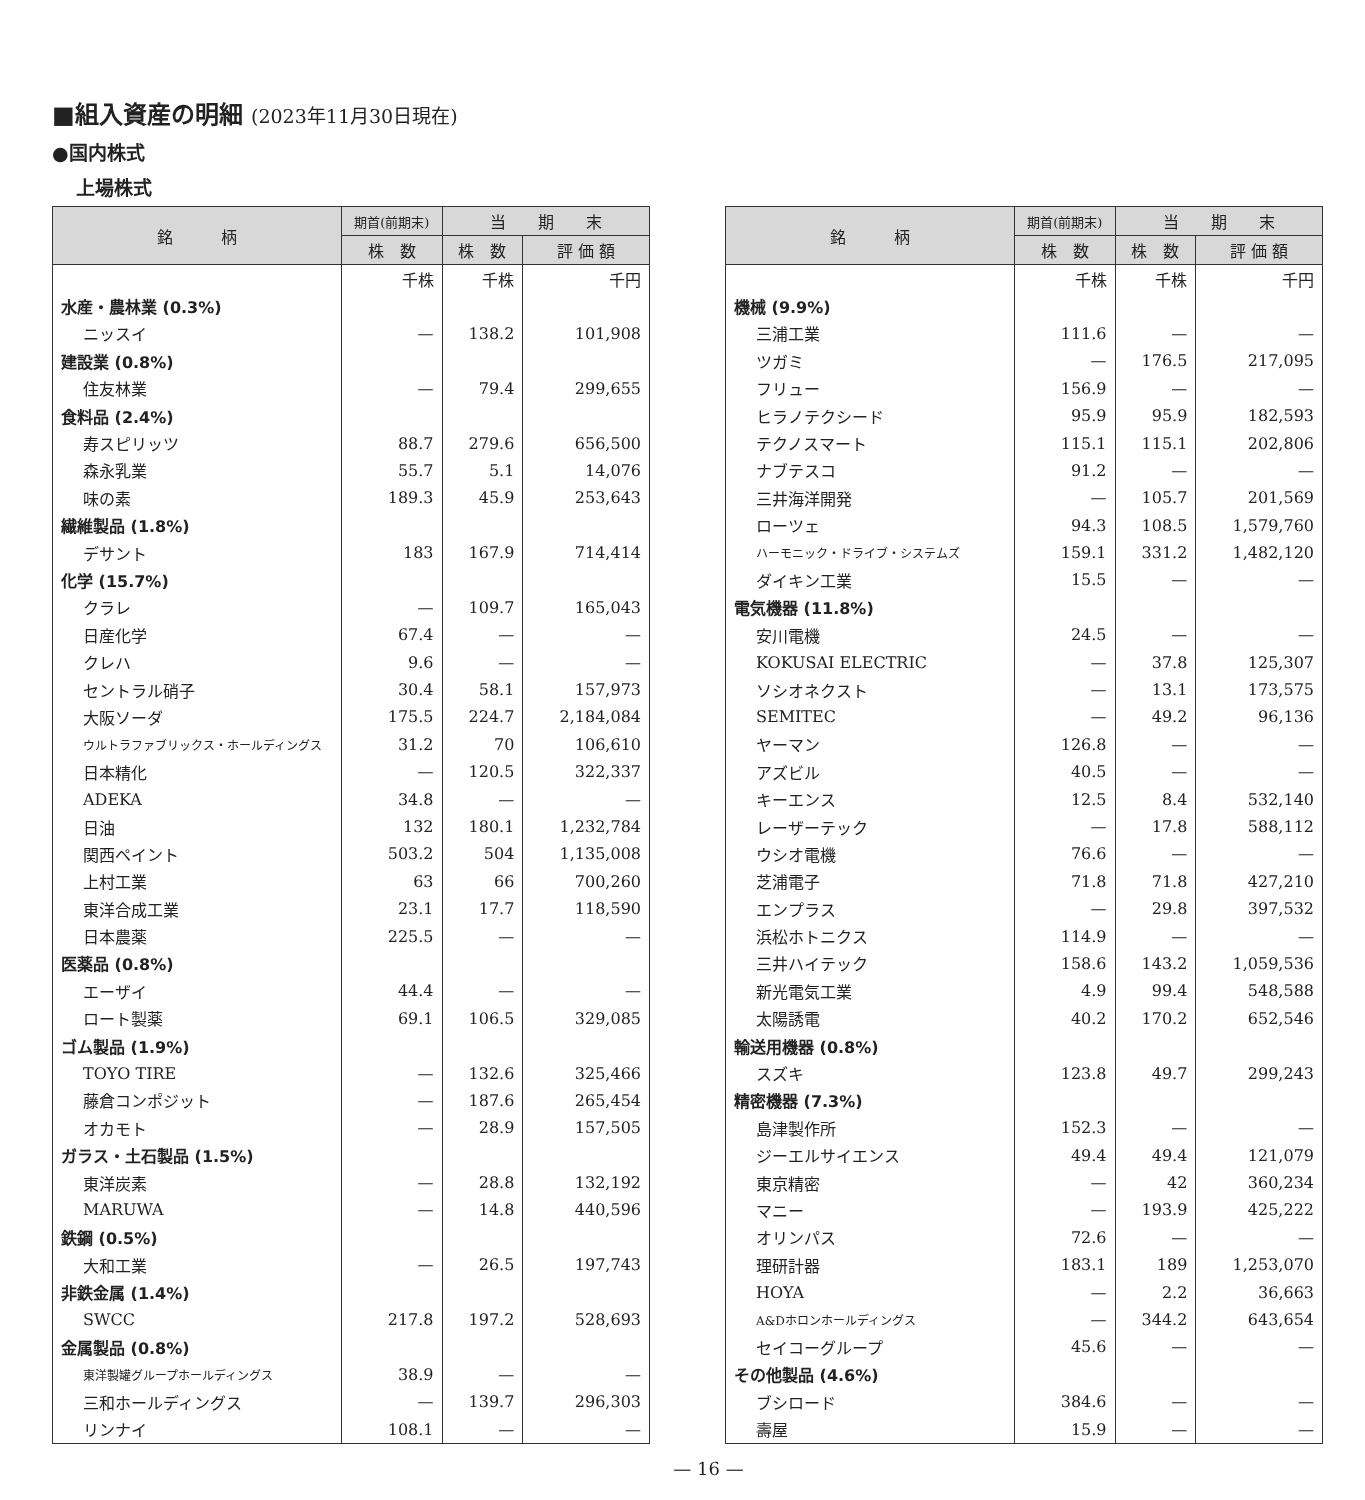■組入資産の明細 (2023年11月30日現在)
●国内株式
上場株式
| 銘 柄 | 期首(前期末) | 当 期 末 | |
| --- | --- | --- | --- |
| | 株 数 | 株 数 | 評 価 額 |
| | 千株 | 千株 | 千円 |
| 水産・農林業 (0.3%) | | | |
| ニッスイ | — | 138.2 | 101,908 |
| 建設業 (0.8%) | | | |
| 住友林業 | — | 79.4 | 299,655 |
| 食料品 (2.4%) | | | |
| 寿スピリッツ | 88.7 | 279.6 | 656,500 |
| 森永乳業 | 55.7 | 5.1 | 14,076 |
| 味の素 | 189.3 | 45.9 | 253,643 |
| 繊維製品 (1.8%) | | | |
| デサント | 183 | 167.9 | 714,414 |
| 化学 (15.7%) | | | |
| クラレ | — | 109.7 | 165,043 |
| 日産化学 | 67.4 | — | — |
| クレハ | 9.6 | — | — |
| セントラル硝子 | 30.4 | 58.1 | 157,973 |
| 大阪ソーダ | 175.5 | 224.7 | 2,184,084 |
| ウルトラファブリックス・ホールディングス | 31.2 | 70 | 106,610 |
| 日本精化 | — | 120.5 | 322,337 |
| ADEKA | 34.8 | — | — |
| 日油 | 132 | 180.1 | 1,232,784 |
| 関西ペイント | 503.2 | 504 | 1,135,008 |
| 上村工業 | 63 | 66 | 700,260 |
| 東洋合成工業 | 23.1 | 17.7 | 118,590 |
| 日本農薬 | 225.5 | — | — |
| 医薬品 (0.8%) | | | |
| エーザイ | 44.4 | — | — |
| ロート製薬 | 69.1 | 106.5 | 329,085 |
| ゴム製品 (1.9%) | | | |
| TOYO TIRE | — | 132.6 | 325,466 |
| 藤倉コンポジット | — | 187.6 | 265,454 |
| オカモト | — | 28.9 | 157,505 |
| ガラス・土石製品 (1.5%) | | | |
| 東洋炭素 | — | 28.8 | 132,192 |
| MARUWA | — | 14.8 | 440,596 |
| 鉄鋼 (0.5%) | | | |
| 大和工業 | — | 26.5 | 197,743 |
| 非鉄金属 (1.4%) | | | |
| SWCC | 217.8 | 197.2 | 528,693 |
| 金属製品 (0.8%) | | | |
| 東洋製罐グループホールディングス | 38.9 | — | — |
| 三和ホールディングス | — | 139.7 | 296,303 |
| リンナイ | 108.1 | — | — |
| 銘 柄 | 期首(前期末) | 当 期 末 | |
| --- | --- | --- | --- |
| | 株 数 | 株 数 | 評 価 額 |
| | 千株 | 千株 | 千円 |
| 機械 (9.9%) | | | |
| 三浦工業 | 111.6 | — | — |
| ツガミ | — | 176.5 | 217,095 |
| フリュー | 156.9 | — | — |
| ヒラノテクシード | 95.9 | 95.9 | 182,593 |
| テクノスマート | 115.1 | 115.1 | 202,806 |
| ナブテスコ | 91.2 | — | — |
| 三井海洋開発 | — | 105.7 | 201,569 |
| ローツェ | 94.3 | 108.5 | 1,579,760 |
| ハーモニック・ドライブ・システムズ | 159.1 | 331.2 | 1,482,120 |
| ダイキン工業 | 15.5 | — | — |
| 電気機器 (11.8%) | | | |
| 安川電機 | 24.5 | — | — |
| KOKUSAI ELECTRIC | — | 37.8 | 125,307 |
| ソシオネクスト | — | 13.1 | 173,575 |
| SEMITEC | — | 49.2 | 96,136 |
| ヤーマン | 126.8 | — | — |
| アズビル | 40.5 | — | — |
| キーエンス | 12.5 | 8.4 | 532,140 |
| レーザーテック | — | 17.8 | 588,112 |
| ウシオ電機 | 76.6 | — | — |
| 芝浦電子 | 71.8 | 71.8 | 427,210 |
| エンプラス | — | 29.8 | 397,532 |
| 浜松ホトニクス | 114.9 | — | — |
| 三井ハイテック | 158.6 | 143.2 | 1,059,536 |
| 新光電気工業 | 4.9 | 99.4 | 548,588 |
| 太陽誘電 | 40.2 | 170.2 | 652,546 |
| 輸送用機器 (0.8%) | | | |
| スズキ | 123.8 | 49.7 | 299,243 |
| 精密機器 (7.3%) | | | |
| 島津製作所 | 152.3 | — | — |
| ジーエルサイエンス | 49.4 | 49.4 | 121,079 |
| 東京精密 | — | 42 | 360,234 |
| マニー | — | 193.9 | 425,222 |
| オリンパス | 72.6 | — | — |
| 理研計器 | 183.1 | 189 | 1,253,070 |
| HOYA | — | 2.2 | 36,663 |
| A&Dホロンホールディングス | — | 344.2 | 643,654 |
| セイコーグループ | 45.6 | — | — |
| その他製品 (4.6%) | | | |
| ブシロード | 384.6 | — | — |
| 壽屋 | 15.9 | — | — |
— 16 —